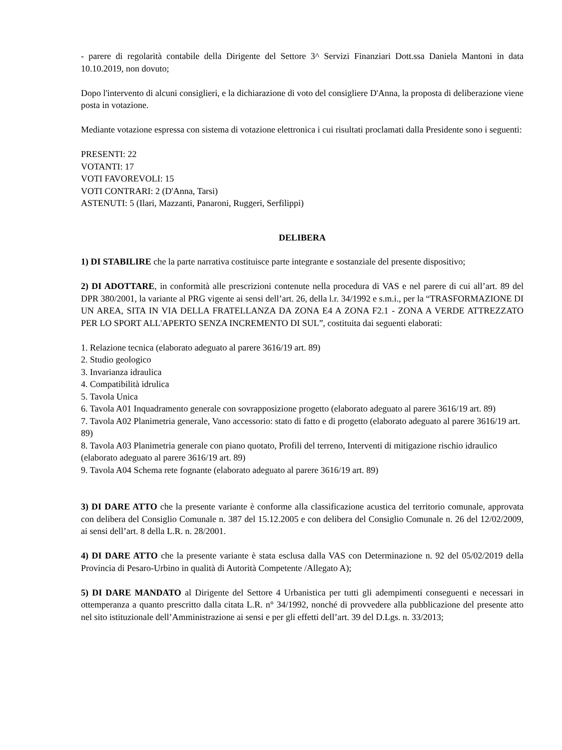- parere di regolarità contabile della Dirigente del Settore 3^ Servizi Finanziari Dott.ssa Daniela Mantoni in data 10.10.2019, non dovuto;
Dopo l'intervento di alcuni consiglieri, e la dichiarazione di voto del consigliere D'Anna, la proposta di deliberazione viene posta in votazione.
Mediante votazione espressa con sistema di votazione elettronica i cui risultati proclamati dalla Presidente sono i seguenti:
PRESENTI: 22
VOTANTI: 17
VOTI FAVOREVOLI: 15
VOTI CONTRARI: 2 (D'Anna, Tarsi)
ASTENUTI: 5 (Ilari, Mazzanti, Panaroni, Ruggeri, Serfilippi)
DELIBERA
1) DI STABILIRE che la parte narrativa costituisce parte integrante e sostanziale del presente dispositivo;
2) DI ADOTTARE, in conformità alle prescrizioni contenute nella procedura di VAS e nel parere di cui all’art. 89 del DPR 380/2001, la variante al PRG vigente ai sensi dell’art. 26, della l.r. 34/1992 e s.m.i., per la “TRASFORMAZIONE DI UN AREA, SITA IN VIA DELLA FRATELLANZA DA ZONA E4 A ZONA F2.1 - ZONA A VERDE ATTREZZATO PER LO SPORT ALL'APERTO SENZA INCREMENTO DI SUL”, costituita dai seguenti elaborati:
1. Relazione tecnica (elaborato adeguato al parere 3616/19 art. 89)
2. Studio geologico
3. Invarianza idraulica
4. Compatibilità idrulica
5. Tavola Unica
6. Tavola A01 Inquadramento generale con sovrapposizione progetto (elaborato adeguato al parere 3616/19 art. 89)
7. Tavola A02 Planimetria generale, Vano accessorio: stato di fatto e di progetto (elaborato adeguato al parere 3616/19 art. 89)
8. Tavola A03 Planimetria generale con piano quotato, Profili del terreno, Interventi di mitigazione rischio idraulico (elaborato adeguato al parere 3616/19 art. 89)
9. Tavola A04 Schema rete fognante (elaborato adeguato al parere 3616/19 art. 89)
3) DI DARE ATTO che la presente variante è conforme alla classificazione acustica del territorio comunale, approvata con delibera del Consiglio Comunale n. 387 del 15.12.2005 e con delibera del Consiglio Comunale n. 26 del 12/02/2009, ai sensi dell’art. 8 della L.R. n. 28/2001.
4) DI DARE ATTO che la presente variante è stata esclusa dalla VAS con Determinazione n. 92 del 05/02/2019 della Provincia di Pesaro-Urbino in qualità di Autorità Competente /Allegato A);
5) DI DARE MANDATO al Dirigente del Settore 4 Urbanistica per tutti gli adempimenti conseguenti e necessari in ottemperanza a quanto prescritto dalla citata L.R. n° 34/1992, nonché di provvedere alla pubblicazione del presente atto nel sito istituzionale dell’Amministrazione ai sensi e per gli effetti dell’art. 39 del D.Lgs. n. 33/2013;